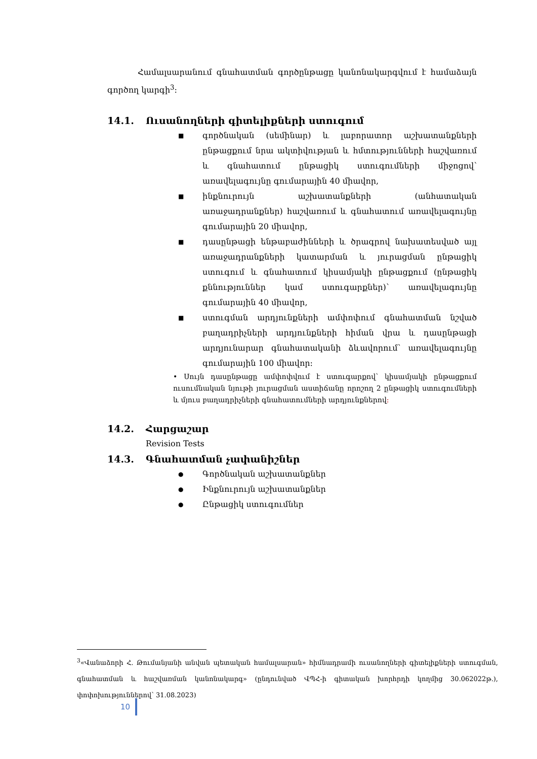Համալսարանում գնահատման գործընթացը կանոնակարգվում է համաձայն գործող կարգի<sup>3</sup>։
14.1. Ուսանողների գիտելիքների ստուգում
■ գործնական (սեմինար) և լաբորատոր աշխատանքների ընթացքում նրա ակտիվության և հմտությունների հաշվառում և գնահատում ընթացիկ ստուգումների միջոցով՝ առավելագույնը գումարային 40 միավոր,
■ ինքնուրույն աշխատանքների (անհատական առաջադրանքներ) հաշվառում և գնահատում առավելագույնը գումարային 20 միավոր,
■ դասընթացի ենթաբաժինների և ծրագրով նախատեսված այլ առաջադրանքների կատարման և յուրացման ընթացիկ ստուգում և գնահատում կիսամյակի ընթացքում (ընթացիկ քննություններ կամ ստուգարքներ)՝ առավելագույնը գումարային 40 միավոր,
■ ստուգման արդյունքների ամփոփում գնահատման նշված բաղադրիչների արդյունքների հիման վրա և դասընթացի արդյունարար գնահատականի ձևավորում՝ առավելագույնը գումարային 100 միավոր։
• Սույն դասընթացը ամփոփվում է ստուգարքով՝ կիսամյակի ընթացքում ուսումնական նյութի յուրացման աստիճանը որոշող 2 ընթացիկ ստուգումների և մյուս բաղադրիչների գնահատումների արդյունքներով։
14.2. Հարցաշար
Revision Tests
14.3. Գնահատման չափանիշներ
● Գործնական աշխատանքներ
● Ինքնուրույն աշխատանքներ
● Ընթացիկ ստուգումներ
<sup>3</sup> «Վանաձորի Հ. Թումանյանի անվան պետական համալսարան» հիմնադրամի ուսանողների գիտելիքների ստուգման, գնահատման և հաշվառման կանոնակարգ» (ընդունված ՎՊՀ-ի գիտական խորհրդի կողմից 30.062022թ.), փոփոխություններով՝ 31.08.2023)
10